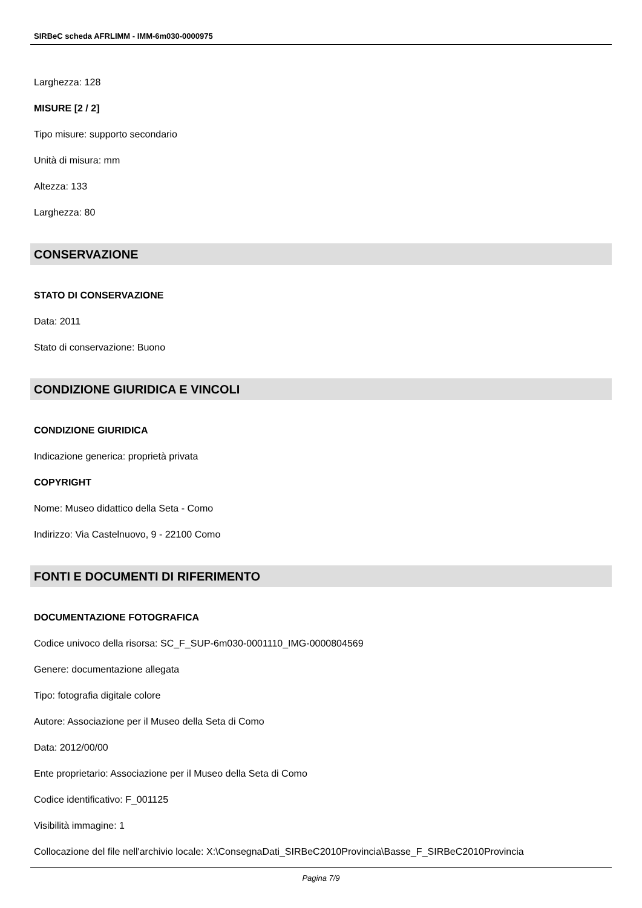SIRBeC scheda AFRLIMM - IMM-6m030-0000975
Larghezza: 128
MISURE [2 / 2]
Tipo misure: supporto secondario
Unità di misura: mm
Altezza: 133
Larghezza: 80
CONSERVAZIONE
STATO DI CONSERVAZIONE
Data: 2011
Stato di conservazione: Buono
CONDIZIONE GIURIDICA E VINCOLI
CONDIZIONE GIURIDICA
Indicazione generica: proprietà privata
COPYRIGHT
Nome: Museo didattico della Seta - Como
Indirizzo: Via Castelnuovo, 9 - 22100 Como
FONTI E DOCUMENTI DI RIFERIMENTO
DOCUMENTAZIONE FOTOGRAFICA
Codice univoco della risorsa: SC_F_SUP-6m030-0001110_IMG-0000804569
Genere: documentazione allegata
Tipo: fotografia digitale colore
Autore: Associazione per il Museo della Seta di Como
Data: 2012/00/00
Ente proprietario: Associazione per il Museo della Seta di Como
Codice identificativo: F_001125
Visibilità immagine: 1
Collocazione del file nell'archivio locale: X:\ConsegnaDati_SIRBeC2010Provincia\Basse_F_SIRBeC2010Provincia
Pagina 7/9